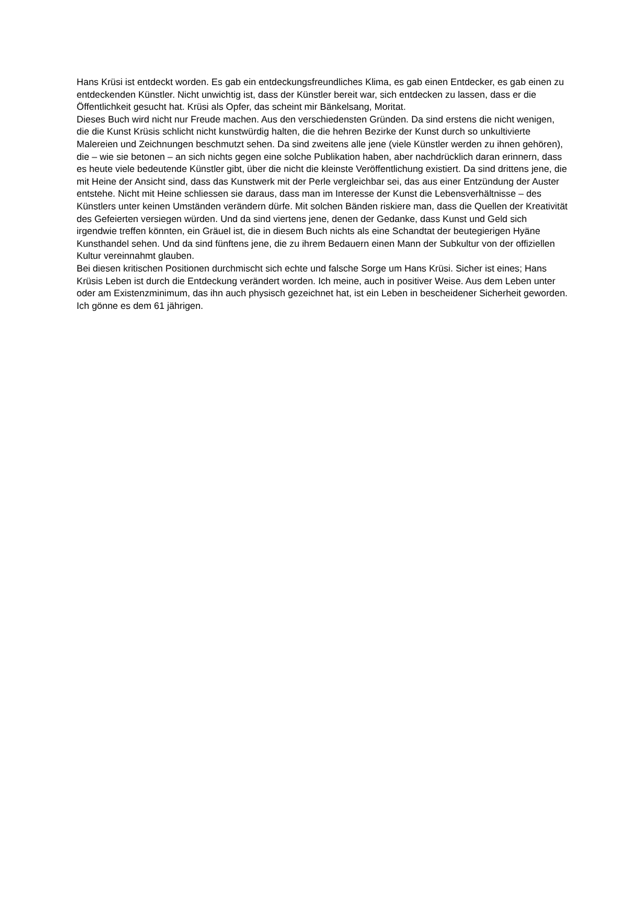Hans Krüsi ist entdeckt worden. Es gab ein entdeckungsfreundliches Klima, es gab einen Entdecker, es gab einen zu entdeckenden Künstler. Nicht unwichtig ist, dass der Künstler bereit war, sich entdecken zu lassen, dass er die Öffentlichkeit gesucht hat. Krüsi als Opfer, das scheint mir Bänkelsang, Moritat.
Dieses Buch wird nicht nur Freude machen. Aus den verschiedensten Gründen. Da sind erstens die nicht wenigen, die die Kunst Krüsis schlicht nicht kunstwürdig halten, die die hehren Bezirke der Kunst durch so unkultivierte Malereien und Zeichnungen beschmutzt sehen. Da sind zweitens alle jene (viele Künstler werden zu ihnen gehören), die – wie sie betonen – an sich nichts gegen eine solche Publikation haben, aber nachdrücklich daran erinnern, dass es heute viele bedeutende Künstler gibt, über die nicht die kleinste Veröffentlichung existiert. Da sind drittens jene, die mit Heine der Ansicht sind, dass das Kunstwerk mit der Perle vergleichbar sei, das aus einer Entzündung der Auster entstehe. Nicht mit Heine schliessen sie daraus, dass man im Interesse der Kunst die Lebensverhältnisse – des Künstlers unter keinen Umständen verändern dürfe. Mit solchen Bänden riskiere man, dass die Quellen der Kreativität des Gefeierten versiegen würden. Und da sind viertens jene, denen der Gedanke, dass Kunst und Geld sich irgendwie treffen könnten, ein Gräuel ist, die in diesem Buch nichts als eine Schandtat der beutegierigen Hyäne Kunsthandel sehen. Und da sind fünftens jene, die zu ihrem Bedauern einen Mann der Subkultur von der offiziellen Kultur vereinnahmt glauben.
Bei diesen kritischen Positionen durchmischt sich echte und falsche Sorge um Hans Krüsi. Sicher ist eines; Hans Krüsis Leben ist durch die Entdeckung verändert worden. Ich meine, auch in positiver Weise. Aus dem Leben unter oder am Existenzminimum, das ihn auch physisch gezeichnet hat, ist ein Leben in bescheidener Sicherheit geworden. Ich gönne es dem 61 jährigen.